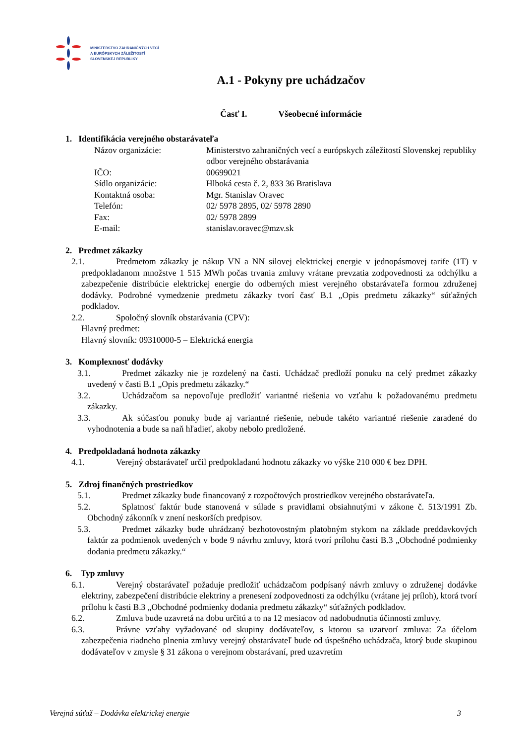MINISTERSTVO ZAHRANIČNÝCH VECÍ
A EURÓPSKYCH ZÁLEŽITOSTÍ
SLOVENSKEJ REPUBLIKY
A.1 - Pokyny pre uchádzačov
Časť I. Všeobecné informácie
1. Identifikácia verejného obstarávateľa
| Názov organizácie: | Ministerstvo zahraničných vecí a európskych záležitostí Slovenskej republiky odbor verejného obstarávania |
| IČO: | 00699021 |
| Sídlo organizácie: | Hlboká cesta č. 2, 833 36 Bratislava |
| Kontaktná osoba: | Mgr. Stanislav Oravec |
| Telefón: | 02/ 5978 2895, 02/ 5978 2890 |
| Fax: | 02/ 5978 2899 |
| E-mail: | stanislav.oravec@mzv.sk |
2. Predmet zákazky
2.1. Predmetom zákazky je nákup VN a NN silovej elektrickej energie v jednopásmovej tarife (1T) v predpokladanom množstve 1 515 MWh počas trvania zmluvy vrátane prevzatia zodpovednosti za odchýlku a zabezpečenie distribúcie elektrickej energie do odberných miest verejného obstarávateľa formou združenej dodávky. Podrobné vymedzenie predmetu zákazky tvorí časť B.1 „Opis predmetu zákazky“ súťažných podkladov.
2.2. Spoločný slovník obstarávania (CPV):
Hlavný predmet:
Hlavný slovník: 09310000-5 – Elektrická energia
3. Komplexnosť dodávky
3.1. Predmet zákazky nie je rozdelený na časti. Uchádzač predloží ponuku na celý predmet zákazky uvedený v časti B.1 „Opis predmetu zákazky.“
3.2. Uchádzačom sa nepovoľuje predložiť variantné riešenia vo vzťahu k požadovanému predmetu zákazky.
3.3. Ak súčasťou ponuky bude aj variantné riešenie, nebude takéto variantné riešenie zaradené do vyhodnotenia a bude sa naň hľadieť, akoby nebolo predložené.
4. Predpokladaná hodnota zákazky
4.1. Verejný obstarávateľ určil predpokladanú hodnotu zákazky vo výške 210 000 € bez DPH.
5. Zdroj finančných prostriedkov
5.1. Predmet zákazky bude financovaný z rozpočtových prostriedkov verejného obstarávateľa.
5.2. Splatnosť faktúr bude stanovená v súlade s pravidlami obsiahnutými v zákone č. 513/1991 Zb. Obchodný zákonník v znení neskorších predpisov.
5.3. Predmet zákazky bude uhrádzaný bezhotovostným platobným stykom na základe preddavkových faktúr za podmienok uvedených v bode 9 návrhu zmluvy, ktorá tvorí prílohu časti B.3 „Obchodné podmienky dodania predmetu zákazky.“
6. Typ zmluvy
6.1. Verejný obstarávateľ požaduje predložiť uchádzačom podpísaný návrh zmluvy o združenej dodávke elektriny, zabezpečení distribúcie elektriny a prenesení zodpovednosti za odchýlku (vrátane jej príloh), ktorá tvorí prílohu k časti B.3 „Obchodné podmienky dodania predmetu zákazky“ súťažných podkladov.
6.2. Zmluva bude uzavretá na dobu určitú a to na 12 mesiacov od nadobudnutia účinnosti zmluvy.
6.3. Právne vzťahy vyžadované od skupiny dodávateľov, s ktorou sa uzatvorí zmluva: Za účelom zabezpečenia riadneho plnenia zmluvy verejný obstarávateľ bude od úspešného uchádzača, ktorý bude skupinou dodávateľov v zmysle § 31 zákona o verejnom obstarávaní, pred uzavretím
Verejná súťaž – Dodávka elektrickej energie 3